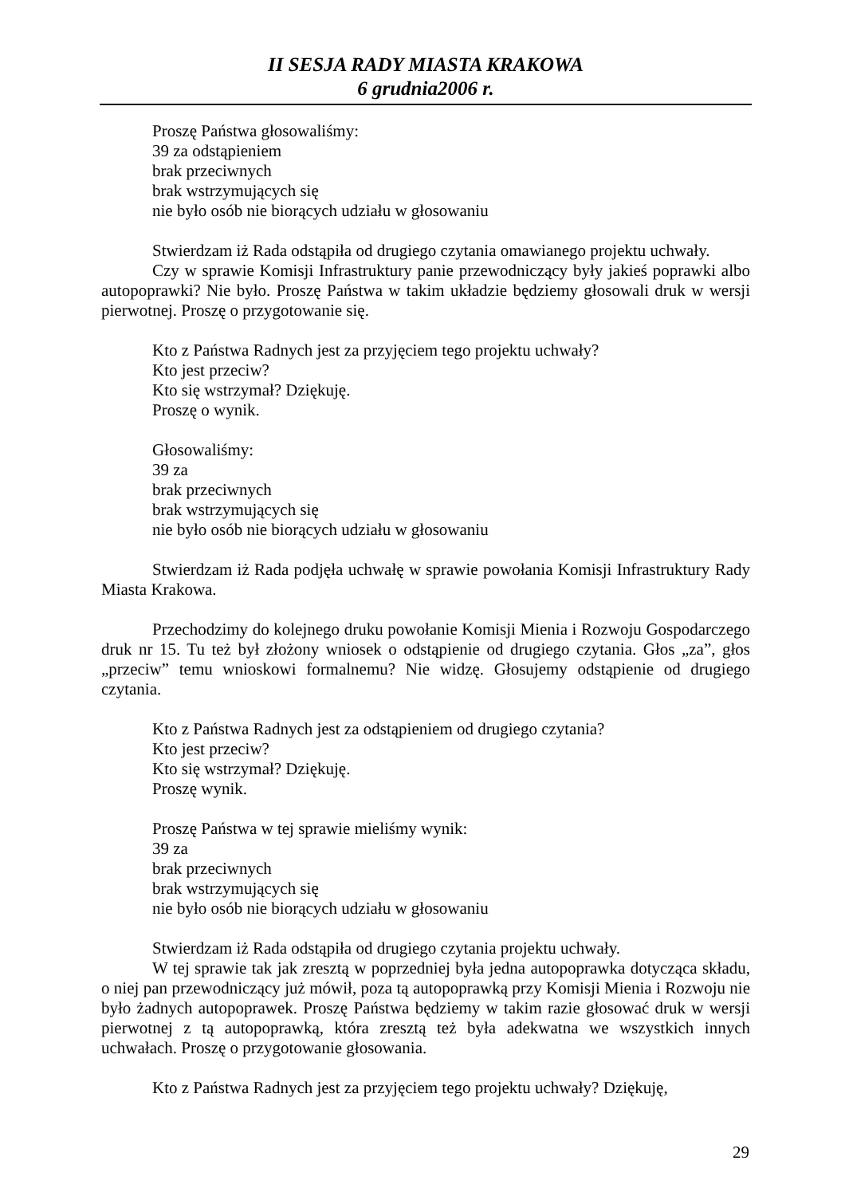II SESJA RADY MIASTA KRAKOWA
6 grudnia2006 r.
Proszę Państwa głosowaliśmy:
39 za odstąpieniem
brak przeciwnych
brak wstrzymujących się
nie było osób nie biorących udziału w głosowaniu
Stwierdzam iż Rada odstąpiła od drugiego czytania omawianego projektu uchwały.
Czy w sprawie Komisji Infrastruktury panie przewodniczący były jakieś poprawki albo autopoprawki? Nie było. Proszę Państwa w takim układzie będziemy głosowali druk w wersji pierwotnej. Proszę o przygotowanie się.
Kto z Państwa Radnych jest za przyjęciem tego projektu uchwały?
Kto jest przeciw?
Kto się wstrzymał? Dziękuję.
Proszę o wynik.
Głosowaliśmy:
39 za
brak przeciwnych
brak wstrzymujących się
nie było osób nie biorących udziału w głosowaniu
Stwierdzam iż Rada podjęła uchwałę w sprawie powołania Komisji Infrastruktury Rady Miasta Krakowa.
Przechodzimy do kolejnego druku powołanie Komisji Mienia i Rozwoju Gospodarczego druk nr 15. Tu też był złożony wniosek o odstąpienie od drugiego czytania. Głos „za”, głos „przeciw” temu wnioskowi formalnemu? Nie widzę. Głosujemy odstąpienie od drugiego czytania.
Kto z Państwa Radnych jest za odstąpieniem od drugiego czytania?
Kto jest przeciw?
Kto się wstrzymał? Dziękuję.
Proszę wynik.
Proszę Państwa w tej sprawie mieliśmy wynik:
39 za
brak przeciwnych
brak wstrzymujących się
nie było osób nie biorących udziału w głosowaniu
Stwierdzam iż Rada odstąpiła od drugiego czytania projektu uchwały.
W tej sprawie tak jak zresztą w poprzedniej była jedna autopoprawka dotycząca składu, o niej pan przewodniczący już mówił, poza tą autopoprawką przy Komisji Mienia i Rozwoju nie było żadnych autopoprawek. Proszę Państwa będziemy w takim razie głosować druk w wersji pierwotnej z tą autopoprawką, która zresztą też była adekwatna we wszystkich innych uchwałach. Proszę o przygotowanie głosowania.
Kto z Państwa Radnych jest za przyjęciem tego projektu uchwały? Dziękuję,
29